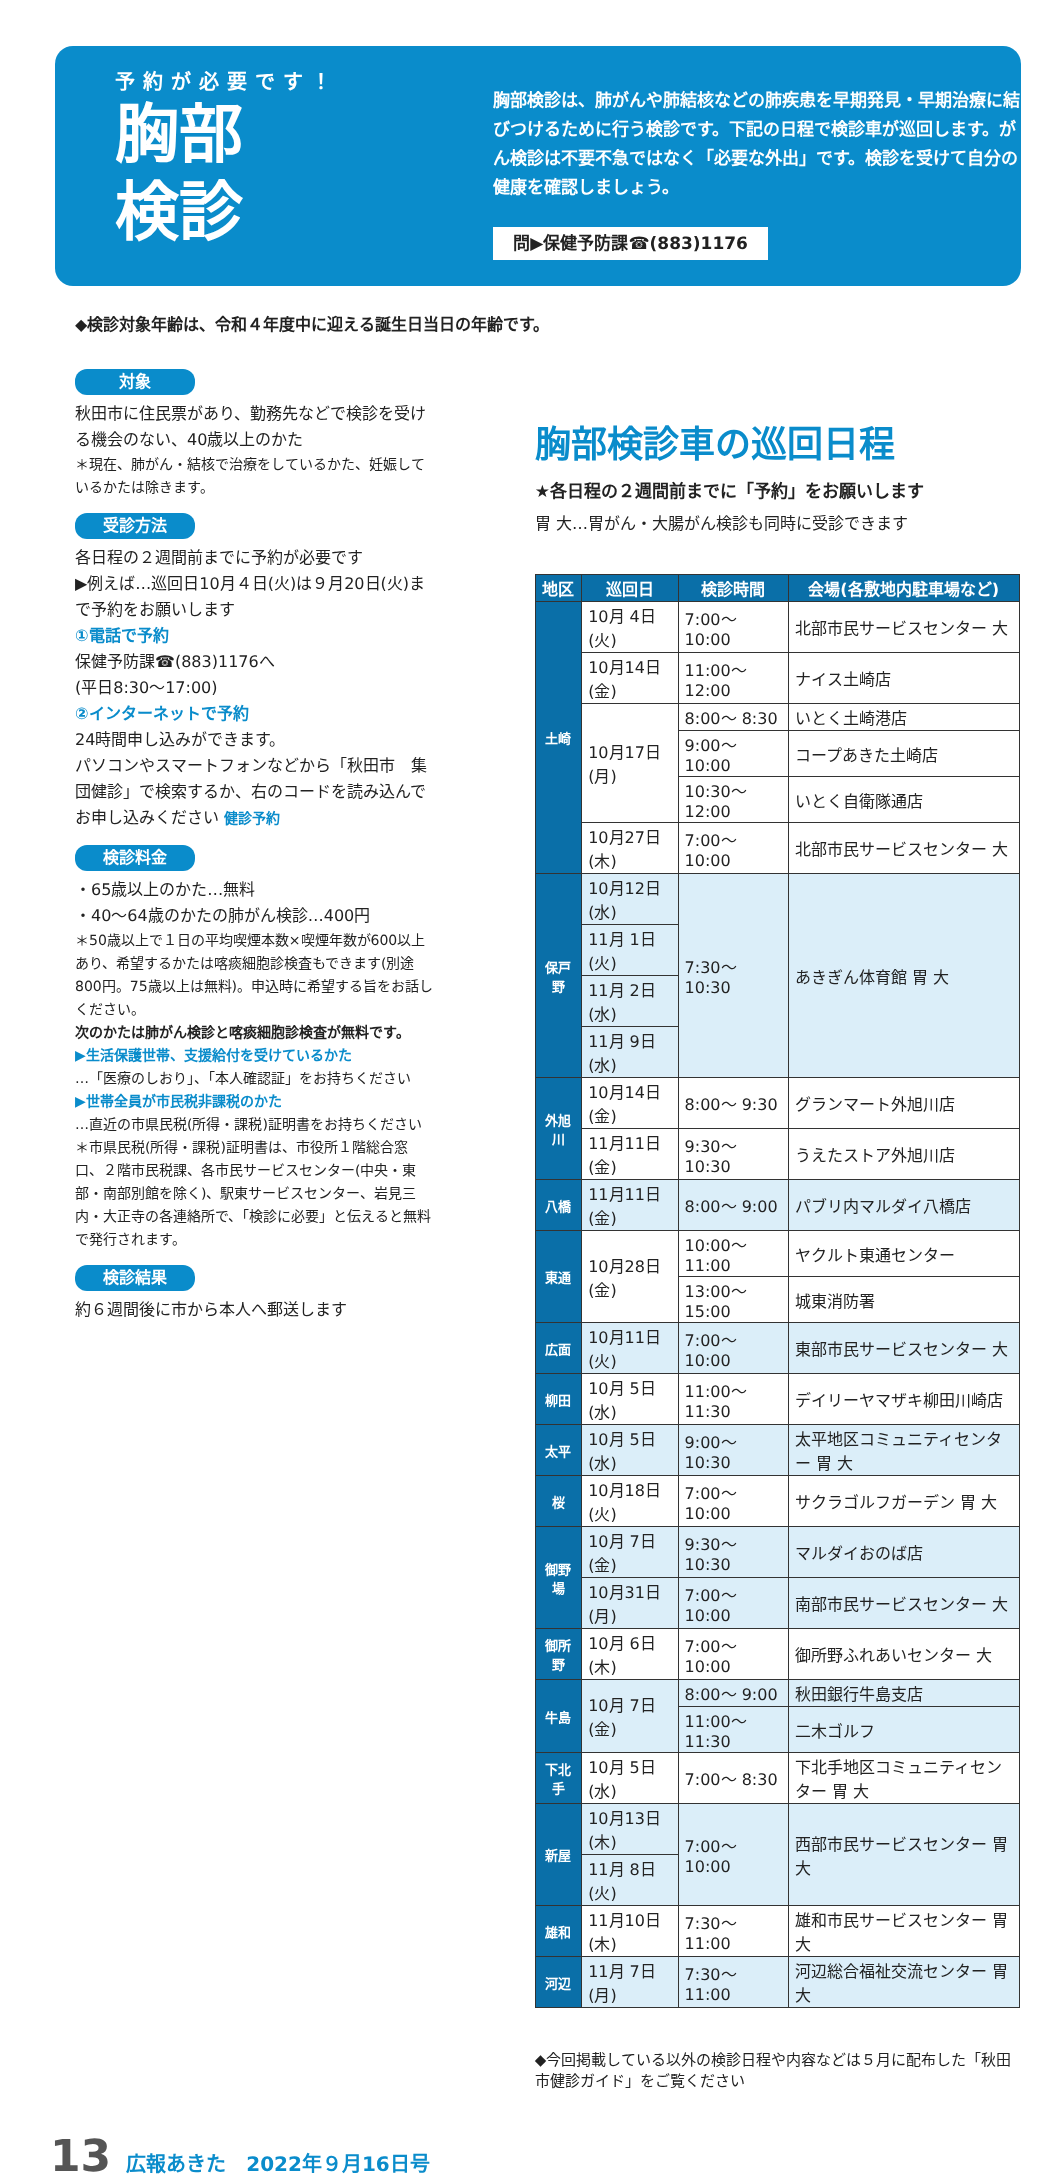予約が必要です！
胸部
検診
胸部検診は、肺がんや肺結核などの肺疾患を早期発見・早期治療に結びつけるために行う検診です。下記の日程で検診車が巡回します。がん検診は不要不急ではなく「必要な外出」です。検診を受けて自分の健康を確認しましょう。
問▶保健予防課☎(883)1176
◆検診対象年齢は、令和４年度中に迎える誕生日当日の年齢です。
対象
秋田市に住民票があり、勤務先などで検診を受ける機会のない、40歳以上のかた
＊現在、肺がん・結核で治療をしているかた、妊娠しているかたは除きます。
受診方法
各日程の２週間前までに予約が必要です
▶例えば…巡回日10月４日(火)は９月20日(火)まで予約をお願いします
①電話で予約
保健予防課☎(883)1176へ
(平日8:30〜17:00)
②インターネットで予約
24時間申し込みができます。
パソコンやスマートフォンなどから「秋田市　集団健診」で検索するか、右のコードを読み込んでお申し込みください 健診予約
検診料金
・65歳以上のかた…無料
・40〜64歳のかたの肺がん検診…400円
＊50歳以上で１日の平均喫煙本数×喫煙年数が600以上あり、希望するかたは喀痰細胞診検査もできます(別途800円。75歳以上は無料)。申込時に希望する旨をお話しください。
次のかたは肺がん検診と喀痰細胞診検査が無料です。
▶生活保護世帯、支援給付を受けているかた
…「医療のしおり」、「本人確認証」をお持ちください
▶世帯全員が市民税非課税のかた
…直近の市県民税(所得・課税)証明書をお持ちください
＊市県民税(所得・課税)証明書は、市役所１階総合窓口、２階市民税課、各市民サービスセンター(中央・東部・南部別館を除く)、駅東サービスセンター、岩見三内・大正寺の各連絡所で、「検診に必要」と伝えると無料で発行されます。
検診結果
約６週間後に市から本人へ郵送します
胸部検診車の巡回日程
★各日程の２週間前までに「予約」をお願いします
胃 大…胃がん・大腸がん検診も同時に受診できます
| 地区 | 巡回日 | 検診時間 | 会場(各敷地内駐車場など) |
| --- | --- | --- | --- |
| 土崎 | 10月 4日(火) | 7:00〜10:00 | 北部市民サービスセンター 大 |
| | 10月14日(金) | 11:00〜12:00 | ナイス土崎店 |
| | 10月17日(月) | 8:00〜 8:30 | いとく土崎港店 |
| | | 9:00〜10:00 | コープあきた土崎店 |
| | | 10:30〜12:00 | いとく自衛隊通店 |
| | 10月27日(木) | 7:00〜10:00 | 北部市民サービスセンター 大 |
| 保戸野 | 10月12日(水) | 7:30〜10:30 | あきぎん体育館 胃 大 |
| | 11月 1日(火) | | |
| | 11月 2日(水) | | |
| | 11月 9日(水) | | |
| 外旭川 | 10月14日(金) | 8:00〜 9:30 | グランマート外旭川店 |
| | 11月11日(金) | 9:30〜10:30 | うえたストア外旭川店 |
| 八橋 | 11月11日(金) | 8:00〜 9:00 | パブリ内マルダイ八橋店 |
| 東通 | 10月28日(金) | 10:00〜11:00 | ヤクルト東通センター |
| | | 13:00〜15:00 | 城東消防署 |
| 広面 | 10月11日(火) | 7:00〜10:00 | 東部市民サービスセンター 大 |
| 柳田 | 10月 5日(水) | 11:00〜11:30 | デイリーヤマザキ柳田川崎店 |
| 太平 | 10月 5日(水) | 9:00〜10:30 | 太平地区コミュニティセンター 胃 大 |
| 桜 | 10月18日(火) | 7:00〜10:00 | サクラゴルフガーデン 胃 大 |
| 御野場 | 10月 7日(金) | 9:30〜10:30 | マルダイおのば店 |
| | 10月31日(月) | 7:00〜10:00 | 南部市民サービスセンター 大 |
| 御所野 | 10月 6日(木) | 7:00〜10:00 | 御所野ふれあいセンター 大 |
| 牛島 | 10月 7日(金) | 8:00〜 9:00 | 秋田銀行牛島支店 |
| | | 11:00〜11:30 | 二木ゴルフ |
| 下北手 | 10月 5日(水) | 7:00〜 8:30 | 下北手地区コミュニティセンター 胃 大 |
| 新屋 | 10月13日(木) | 7:00〜10:00 | 西部市民サービスセンター 胃 大 |
| | 11月 8日(火) | | |
| 雄和 | 11月10日(木) | 7:30〜11:00 | 雄和市民サービスセンター 胃 大 |
| 河辺 | 11月 7日(月) | 7:30〜11:00 | 河辺総合福祉交流センター 胃 大 |
◆今回掲載している以外の検診日程や内容などは５月に配布した「秋田市健診ガイド」をご覧ください
13 広報あきた　2022年９月16日号